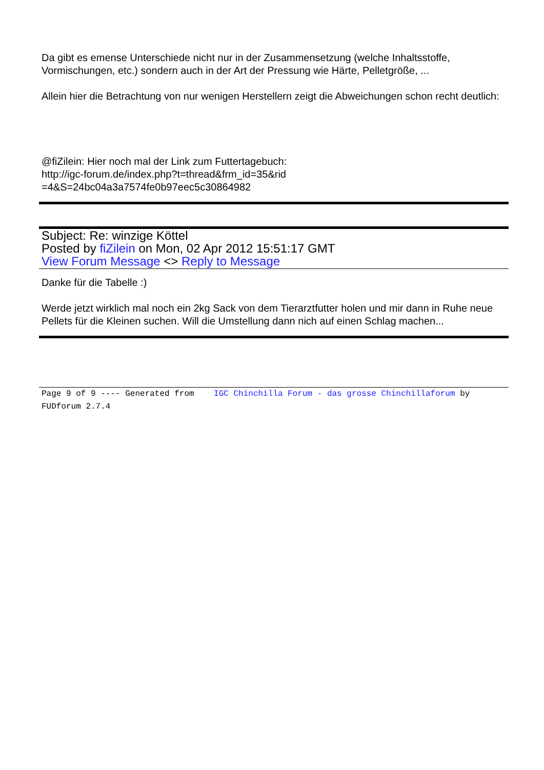Da gibt es emense Unterschiede nicht nur in der Zusammensetzung (welche Inhaltsstoffe, Vormischungen, etc.) sondern auch in der Art der Pressung wie Härte, Pelletgröße, ...
Allein hier die Betrachtung von nur wenigen Herstellern zeigt die Abweichungen schon recht deutlich:
@fiZilein: Hier noch mal der Link zum Futtertagebuch:
http://igc-forum.de/index.php?t=thread&frm_id=35&rid
=4&S=24bc04a3a7574fe0b97eec5c30864982
Subject: Re: winzige Köttel
Posted by fiZilein on Mon, 02 Apr 2012 15:51:17 GMT
View Forum Message <> Reply to Message
Danke für die Tabelle :)
Werde jetzt wirklich mal noch ein 2kg Sack von dem Tierarztfutter holen und mir dann in Ruhe neue Pellets für die Kleinen suchen. Will die Umstellung dann nich auf einen Schlag machen...
Page 9 of 9 ---- Generated from IGC Chinchilla Forum - das grosse Chinchillaforum by FUDforum 2.7.4